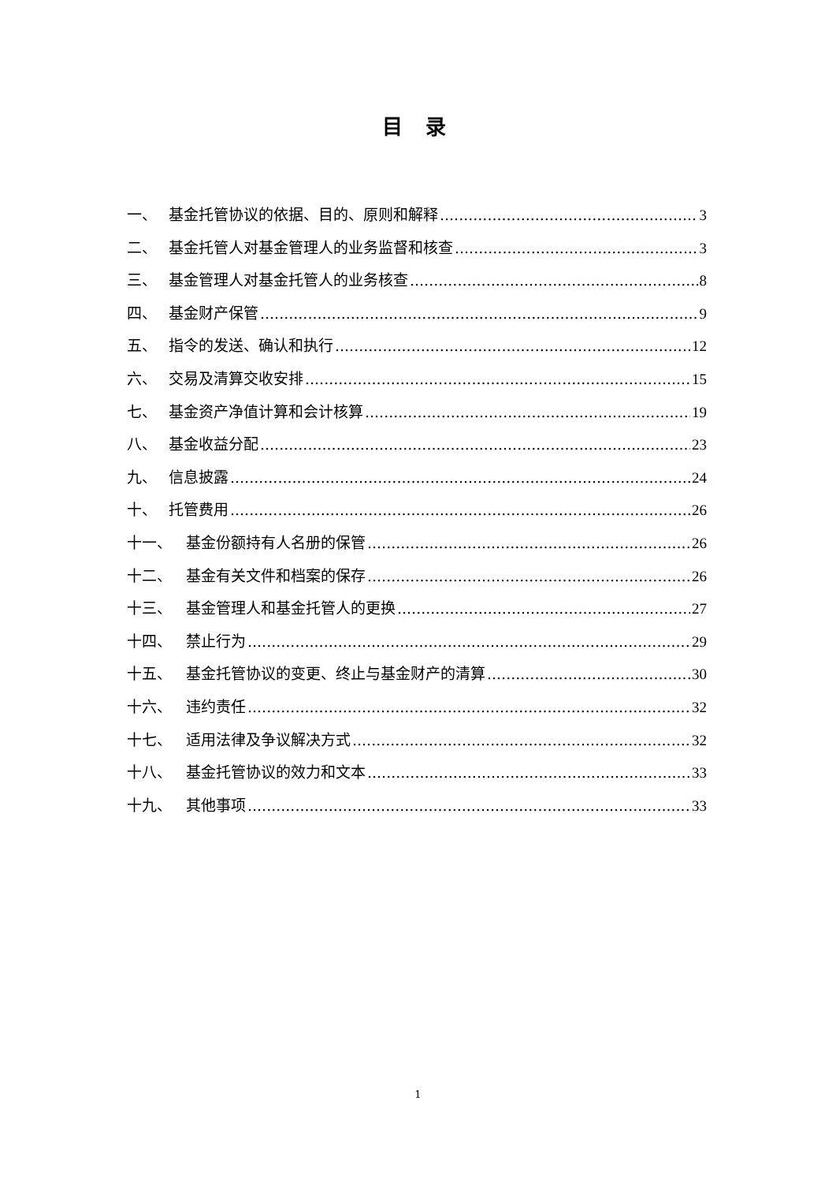目 录
一、 基金托管协议的依据、目的、原则和解释 3
二、 基金托管人对基金管理人的业务监督和核查 3
三、 基金管理人对基金托管人的业务核查 8
四、 基金财产保管 9
五、 指令的发送、确认和执行 12
六、 交易及清算交收安排 15
七、 基金资产净值计算和会计核算 19
八、 基金收益分配 23
九、 信息披露 24
十、 托管费用 26
十一、 基金份额持有人名册的保管 26
十二、 基金有关文件和档案的保存 26
十三、 基金管理人和基金托管人的更换 27
十四、 禁止行为 29
十五、 基金托管协议的变更、终止与基金财产的清算 30
十六、 违约责任 32
十七、 适用法律及争议解决方式 32
十八、 基金托管协议的效力和文本 33
十九、 其他事项 33
1